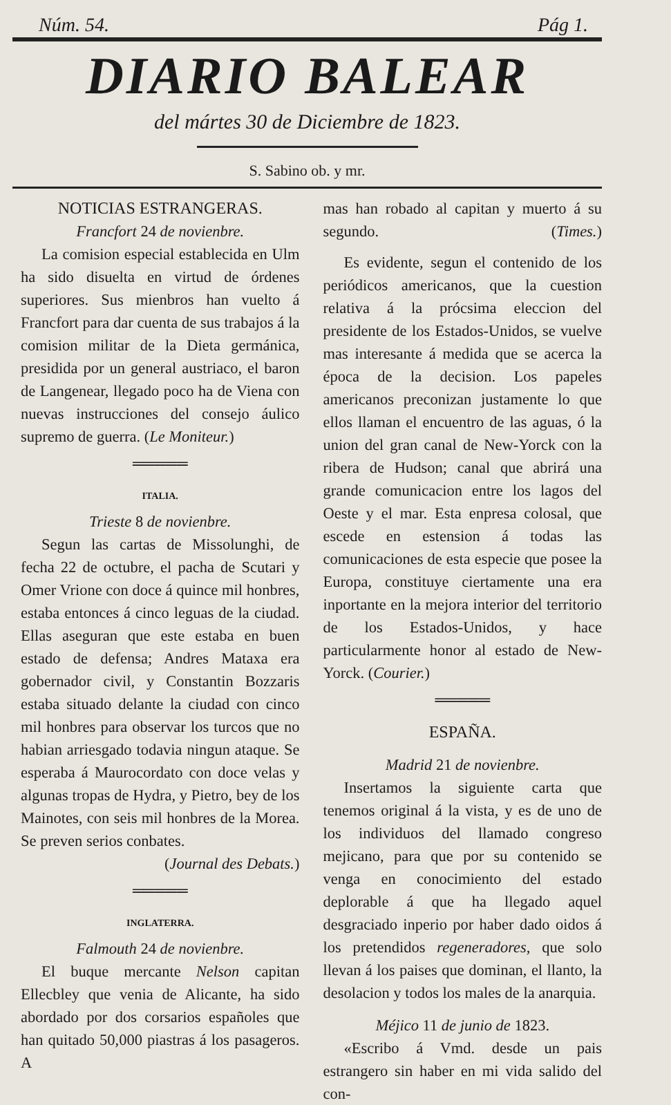Núm. 54. Pág 1.
DIARIO BALEAR
del mártes 30 de Diciembre de 1823.
S. Sabino ob. y mr.
NOTICIAS ESTRANGERAS.
Francfort 24 de novienbre.
La comision especial establecida en Ulm ha sido disuelta en virtud de órdenes superiores. Sus mienbros han vuelto á Francfort para dar cuenta de sus trabajos á la comision militar de la Dieta germánica, presidida por un general austriaco, el baron de Langenear, llegado poco ha de Viena con nuevas instrucciones del consejo áulico supremo de guerra. (Le Moniteur.)
═════
ITALIA.
Trieste 8 de novienbre.
Segun las cartas de Missolunghi, de fecha 22 de octubre, el pacha de Scutari y Omer Vrione con doce á quince mil honbres, estaba entonces á cinco leguas de la ciudad. Ellas aseguran que este estaba en buen estado de defensa; Andres Mataxa era gobernador civil, y Constantin Bozzaris estaba situado delante la ciudad con cinco mil honbres para observar los turcos que no habian arriesgado todavia ningun ataque. Se esperaba á Maurocordato con doce velas y algunas tropas de Hydra, y Pietro, bey de los Mainotes, con seis mil honbres de la Morea. Se preven serios conbates.
(Journal des Debats.)
═════
INGLATERRA.
Falmouth 24 de novienbre.
El buque mercante Nelson capitan Ellecbley que venia de Alicante, ha sido abordado por dos corsarios españoles que han quitado 50,000 piastras á los pasageros. A
mas han robado al capitan y muerto á su segundo. (Times.)
Es evidente, segun el contenido de los periódicos americanos, que la cuestion relativa á la prócsima eleccion del presidente de los Estados-Unidos, se vuelve mas interesante á medida que se acerca la época de la decision. Los papeles americanos preconizan justamente lo que ellos llaman el encuentro de las aguas, ó la union del gran canal de New-Yorck con la ribera de Hudson; canal que abrirá una grande comunicacion entre los lagos del Oeste y el mar. Esta enpresa colosal, que escede en estension á todas las comunicaciones de esta especie que posee la Europa, constituye ciertamente una era inportante en la mejora interior del territorio de los Estados-Unidos, y hace particularmente honor al estado de New-Yorck. (Courier.)
═════
ESPAÑA.
Madrid 21 de novienbre.
Insertamos la siguiente carta que tenemos original á la vista, y es de uno de los individuos del llamado congreso mejicano, para que por su contenido se venga en conocimiento del estado deplorable á que ha llegado aquel desgraciado inperio por haber dado oidos á los pretendidos regeneradores, que solo llevan á los paises que dominan, el llanto, la desolacion y todos los males de la anarquia.
Méjico 11 de junio de 1823.
«Escribo á Vmd. desde un pais estrangero sin haber en mi vida salido del con-